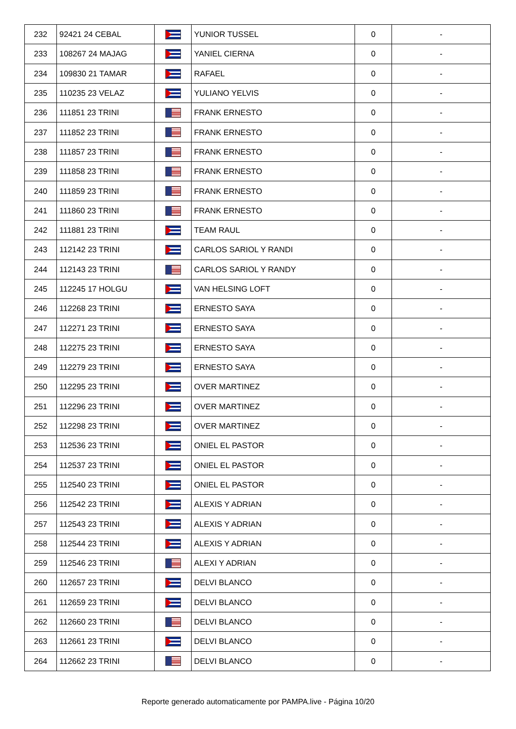| 232 | 92421 24 CEBAL | | YUNIOR TUSSEL | 0 | - |
| 233 | 108267 24 MAJAG | | YANIEL CIERNA | 0 | - |
| 234 | 109830 21 TAMAR | | RAFAEL | 0 | - |
| 235 | 110235 23 VELAZ | | YULIANO YELVIS | 0 | - |
| 236 | 111851 23 TRINI | | FRANK ERNESTO | 0 | - |
| 237 | 111852 23 TRINI | | FRANK ERNESTO | 0 | - |
| 238 | 111857 23 TRINI | | FRANK ERNESTO | 0 | - |
| 239 | 111858 23 TRINI | | FRANK ERNESTO | 0 | - |
| 240 | 111859 23 TRINI | | FRANK ERNESTO | 0 | - |
| 241 | 111860 23 TRINI | | FRANK ERNESTO | 0 | - |
| 242 | 111881 23 TRINI | | TEAM RAUL | 0 | - |
| 243 | 112142 23 TRINI | | CARLOS SARIOL Y RANDI | 0 | - |
| 244 | 112143 23 TRINI | | CARLOS SARIOL Y RANDY | 0 | - |
| 245 | 112245 17 HOLGU | | VAN HELSING LOFT | 0 | - |
| 246 | 112268 23 TRINI | | ERNESTO SAYA | 0 | - |
| 247 | 112271 23 TRINI | | ERNESTO SAYA | 0 | - |
| 248 | 112275 23 TRINI | | ERNESTO SAYA | 0 | - |
| 249 | 112279 23 TRINI | | ERNESTO SAYA | 0 | - |
| 250 | 112295 23 TRINI | | OVER MARTINEZ | 0 | - |
| 251 | 112296 23 TRINI | | OVER MARTINEZ | 0 | - |
| 252 | 112298 23 TRINI | | OVER MARTINEZ | 0 | - |
| 253 | 112536 23 TRINI | | ONIEL EL PASTOR | 0 | - |
| 254 | 112537 23 TRINI | | ONIEL EL PASTOR | 0 | - |
| 255 | 112540 23 TRINI | | ONIEL EL PASTOR | 0 | - |
| 256 | 112542 23 TRINI | | ALEXIS Y ADRIAN | 0 | - |
| 257 | 112543 23 TRINI | | ALEXIS Y ADRIAN | 0 | - |
| 258 | 112544 23 TRINI | | ALEXIS Y ADRIAN | 0 | - |
| 259 | 112546 23 TRINI | | ALEXI Y ADRIAN | 0 | - |
| 260 | 112657 23 TRINI | | DELVI BLANCO | 0 | - |
| 261 | 112659 23 TRINI | | DELVI BLANCO | 0 | - |
| 262 | 112660 23 TRINI | | DELVI BLANCO | 0 | - |
| 263 | 112661 23 TRINI | | DELVI BLANCO | 0 | - |
| 264 | 112662 23 TRINI | | DELVI BLANCO | 0 | - |
Reporte generado automaticamente por PAMPA.live - Página 10/20